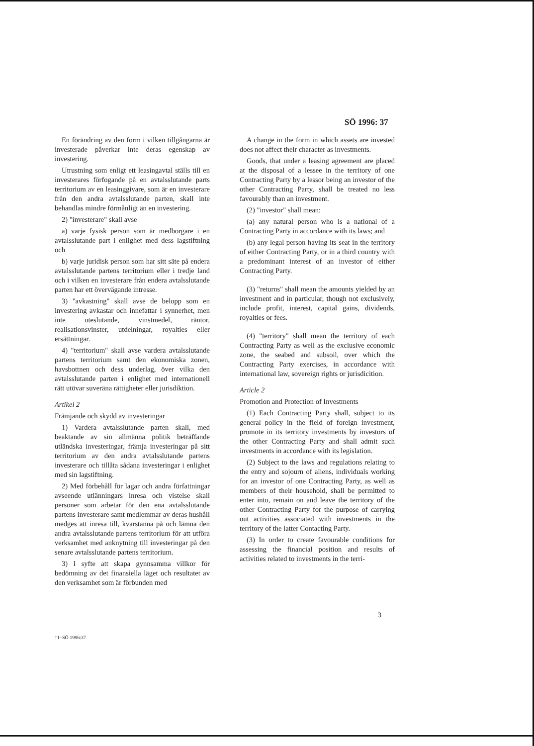SÖ 1996: 37
En förändring av den form i vilken tillgångarna är investerade påverkar inte deras egenskap av investering.
Utrustning som enligt ett leasingavtal ställs till en investerares förfogande på en avtalsslutande parts territorium av en leasinggivare, som är en investerare från den andra avtalsslutande parten, skall inte behandlas mindre förmånligt än en investering.
2) "investerare" skall avse
a) varje fysisk person som är medborgare i en avtalsslutande part i enlighet med dess lagstiftning och
b) varje juridisk person som har sitt säte på endera avtalsslutande partens territorium eller i tredje land och i vilken en investerare från endera avtalsslutande parten har ett övervägande intresse.
3) "avkastning" skall avse de belopp som en investering avkastar och innefattar i synnerhet, men inte uteslutande, vinstmedel, räntor, realisationsvinster, utdelningar, royalties eller ersättningar.
4) "territorium" skall avse vardera avtalsslutande partens territorium samt den ekonomiska zonen, havsbottnen och dess underlag, över vilka den avtalsslutande parten i enlighet med internationell rätt utövar suveräna rättigheter eller jurisdiktion.
Artikel 2
Främjande och skydd av investeringar
1) Vardera avtalsslutande parten skall, med beaktande av sin allmänna politik beträffande utländska investeringar, främja investeringar på sitt territorium av den andra avtalsslutande partens investerare och tillåta sådana investeringar i enlighet med sin lagstiftning.
2) Med förbehåll för lagar och andra författningar avseende utlänningars inresa och vistelse skall personer som arbetar för den ena avtalsslutande partens investerare samt medlemmar av deras hushåll medges att inresa till, kvarstanna på och lämna den andra avtalsslutande partens territorium för att utföra verksamhet med anknytning till investeringar på den senare avtalsslutande partens territorium.
3) I syfte att skapa gynnsamma villkor för bedömning av det finansiella läget och resultatet av den verksamhet som är förbunden med
A change in the form in which assets are invested does not affect their character as investments.
Goods, that under a leasing agreement are placed at the disposal of a lessee in the territory of one Contracting Party by a lessor being an investor of the other Contracting Party, shall be treated no less favourably than an investment.
(2) "investor" shall mean:
(a) any natural person who is a national of a Contracting Party in accordance with its laws; and
(b) any legal person having its seat in the territory of either Contracting Party, or in a third country with a predominant interest of an investor of either Contracting Party.
(3) "returns" shall mean the amounts yielded by an investment and in particular, though not exclusively, include profit, interest, capital gains, dividends, royalties or fees.
(4) "territory" shall mean the territory of each Contracting Party as well as the exclusive economic zone, the seabed and subsoil, over which the Contracting Party exercises, in accordance with international law, sovereign rights or jurisdicition.
Article 2
Promotion and Protection of Investments
(1) Each Contracting Party shall, subject to its general policy in the field of foreign investment, promote in its territory investments by investors of the other Contracting Party and shall admit such investments in accordance with its legislation.
(2) Subject to the laws and regulations relating to the entry and sojourn of aliens, individuals working for an investor of one Contracting Party, as well as members of their household, shall be permitted to enter into, remain on and leave the territory of the other Contracting Party for the purpose of carrying out activities associated with investments in the territory of the latter Contacting Party.
(3) In order to create favourable conditions for assessing the financial position and results of activities related to investments in the terri-
3
†1–SÖ 1996:37